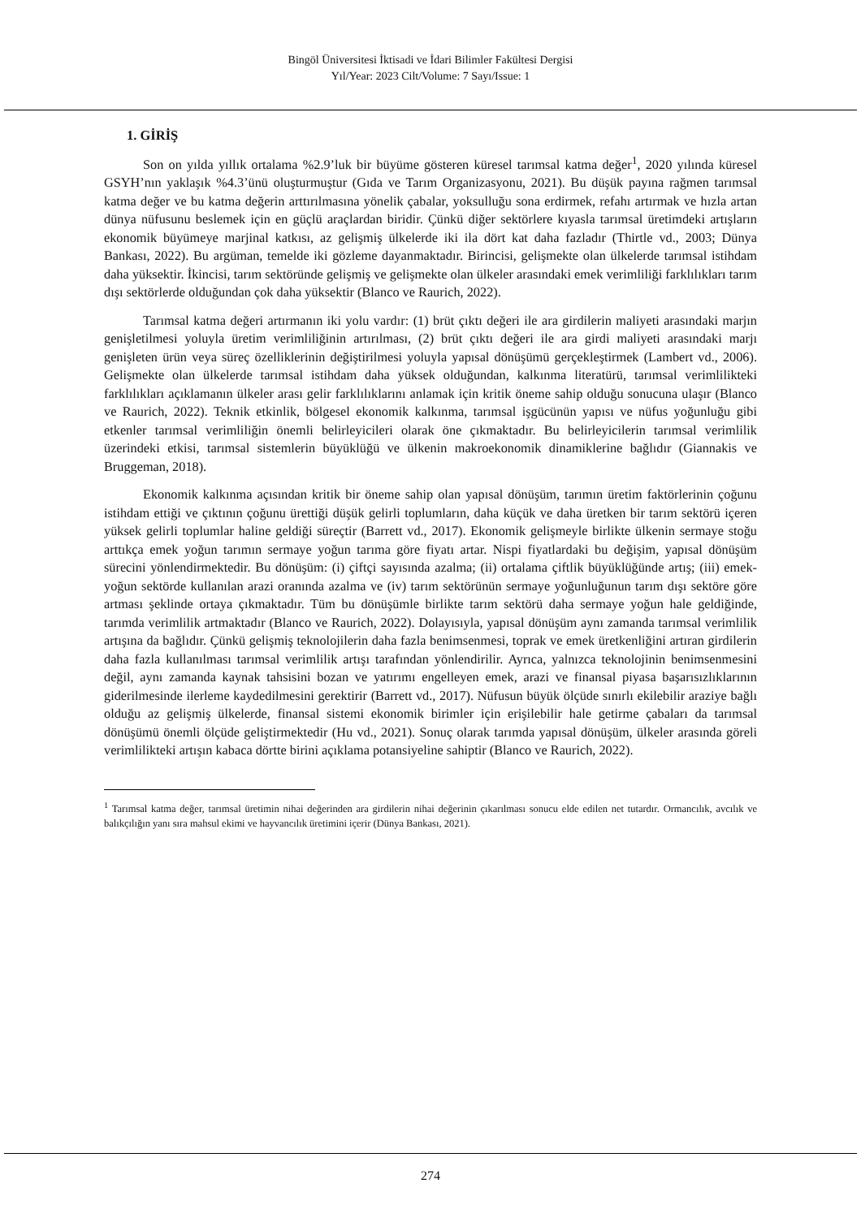Bingöl Üniversitesi İktisadi ve İdari Bilimler Fakültesi Dergisi
Yıl/Year: 2023 Cilt/Volume: 7 Sayı/Issue: 1
1. GİRİŞ
Son on yılda yıllık ortalama %2.9’luk bir büyüme gösteren küresel tarımsal katma değer<sup>1</sup>, 2020 yılında küresel GSYH’nın yaklaşık %4.3’ünü oluşturmuştur (Gıda ve Tarım Organizasyonu, 2021). Bu düşük payına rağmen tarımsal katma değer ve bu katma değerin arttırılmasına yönelik çabalar, yoksulluğu sona erdirmek, refahı artırmak ve hızla artan dünya nüfusunu beslemek için en güçlü araçlardan biridir. Çünkü diğer sektörlere kıyasla tarımsal üretimdeki artışların ekonomik büyümeye marjinal katkısı, az gelişmiş ülkelerde iki ila dört kat daha fazladır (Thirtle vd., 2003; Dünya Bankası, 2022). Bu argüman, temelde iki gözleme dayanmaktadır. Birincisi, gelişmekte olan ülkelerde tarımsal istihdam daha yüksektir. İkincisi, tarım sektöründe gelişmiş ve gelişmekte olan ülkeler arasındaki emek verimliliği farklılıkları tarım dışı sektörlerde olduğundan çok daha yüksektir (Blanco ve Raurich, 2022).
Tarımsal katma değeri artırmanın iki yolu vardır: (1) brüt çıktı değeri ile ara girdilerin maliyeti arasındaki marjın genişletilmesi yoluyla üretim verimliliğinin artırılması, (2) brüt çıktı değeri ile ara girdi maliyeti arasındaki marjı genişleten ürün veya süreç özelliklerinin değiştirilmesi yoluyla yapısal dönüşümü gerçekleştirmek (Lambert vd., 2006). Gelişmekte olan ülkelerde tarımsal istihdam daha yüksek olduğundan, kalkınma literatürü, tarımsal verimlilikteki farklılıkları açıklamanın ülkeler arası gelir farklılıklarını anlamak için kritik öneme sahip olduğu sonucuna ulaşır (Blanco ve Raurich, 2022). Teknik etkinlik, bölgesel ekonomik kalkınma, tarımsal işgücünün yapısı ve nüfus yoğunluğu gibi etkenler tarımsal verimliliğin önemli belirleyicileri olarak öne çıkmaktadır. Bu belirleyicilerin tarımsal verimlilik üzerindeki etkisi, tarımsal sistemlerin büyüklüğü ve ülkenin makroekonomik dinamiklerine bağlıdır (Giannakis ve Bruggeman, 2018).
Ekonomik kalkınma açısından kritik bir öneme sahip olan yapısal dönüşüm, tarımın üretim faktörlerinin çoğunu istihdam ettiği ve çıktının çoğunu ürettiği düşük gelirli toplumların, daha küçük ve daha üretken bir tarım sektörü içeren yüksek gelirli toplumlar haline geldiği süreçtir (Barrett vd., 2017). Ekonomik gelişmeyle birlikte ülkenin sermaye stoğu arttıkça emek yoğun tarımın sermaye yoğun tarıma göre fiyatı artar. Nispi fiyatlardaki bu değişim, yapısal dönüşüm sürecini yönlendirmektedir. Bu dönüşüm: (i) çiftçi sayısında azalma; (ii) ortalama çiftlik büyüklüğünde artış; (iii) emek-yoğun sektörde kullanılan arazi oranında azalma ve (iv) tarım sektörünün sermaye yoğunluğunun tarım dışı sektöre göre artması şeklinde ortaya çıkmaktadır. Tüm bu dönüşümle birlikte tarım sektörü daha sermaye yoğun hale geldiğinde, tarımda verimlilik artmaktadır (Blanco ve Raurich, 2022). Dolayısıyla, yapısal dönüşüm aynı zamanda tarımsal verimlilik artışına da bağlıdır. Çünkü gelişmiş teknolojilerin daha fazla benimsenmesi, toprak ve emek üretkenliğini artıran girdilerin daha fazla kullanılması tarımsal verimlilik artışı tarafından yönlendirilir. Ayrıca, yalnızca teknolojinin benimsenmesini değil, aynı zamanda kaynak tahsisini bozan ve yatırımı engelleyen emek, arazi ve finansal piyasa başarısızlıklarının giderilmesinde ilerleme kaydedilmesini gerektirir (Barrett vd., 2017). Nüfusun büyük ölçüde sınırlı ekilebilir araziye bağlı olduğu az gelişmiş ülkelerde, finansal sistemi ekonomik birimler için erişilebilir hale getirme çabaları da tarımsal dönüşümü önemli ölçüde geliştirmektedir (Hu vd., 2021). Sonuç olarak tarımda yapısal dönüşüm, ülkeler arasında göreli verimlilikteki artışın kabaca dörtte birini açıklama potansiyeline sahiptir (Blanco ve Raurich, 2022).
<sup>1</sup> Tarımsal katma değer, tarımsal üretimin nihai değerinden ara girdilerin nihai değerinin çıkarılması sonucu elde edilen net tutardır. Ormancılık, avcılık ve balıkçılığın yanı sıra mahsul ekimi ve hayvancılık üretimini içerir (Dünya Bankası, 2021).
274